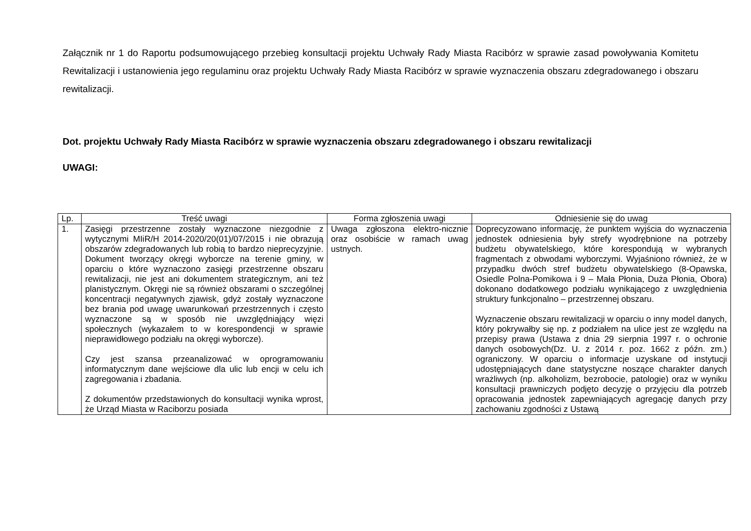Załącznik nr 1 do Raportu podsumowującego przebieg konsultacji projektu Uchwały Rady Miasta Racibórz w sprawie zasad powoływania Komitetu Rewitalizacji i ustanowienia jego regulaminu oraz projektu Uchwały Rady Miasta Racibórz w sprawie wyznaczenia obszaru zdegradowanego i obszaru rewitalizacji.
Dot. projektu Uchwały Rady Miasta Racibórz w sprawie wyznaczenia obszaru zdegradowanego i obszaru rewitalizacji
UWAGI:
| Lp. | Treść uwagi | Forma zgłoszenia uwagi | Odniesienie się do uwag |
| --- | --- | --- | --- |
| 1. | Zasięgi przestrzenne zostały wyznaczone niezgodnie z wytycznymi MIiR/H 2014-2020/20(01)/07/2015 i nie obrazują obszarów zdegradowanych lub robią to bardzo nieprecyzyjnie. Dokument tworzący okręgi wyborcze na terenie gminy, w oparciu o które wyznaczono zasięgi przestrzenne obszaru rewitalizacji, nie jest ani dokumentem strategicznym, ani też planistycznym. Okręgi nie są również obszarami o szczególnej koncentracji negatywnych zjawisk, gdyż zostały wyznaczone bez brania pod uwagę uwarunkowań przestrzennych i często wyznaczone są w sposób nie uwzględniający więzi społecznych (wykazałem to w korespondencji w sprawie nieprawidłowego podziału na okręgi wyborcze). Czy jest szansa przeanalizować w oprogramowaniu informatycznym dane wejściowe dla ulic lub encji w celu ich zagregowania i zbadania. Z dokumentów przedstawionych do konsultacji wynika wprost, że Urząd Miasta w Raciborzu posiada | Uwaga zgłoszona elektro-nicznie oraz osobiście w ramach uwag ustnych. | Doprecyzowano informację, że punktem wyjścia do wyznaczenia jednostek odniesienia były strefy wyodrębnione na potrzeby budżetu obywatelskiego, które korespondują w wybranych fragmentach z obwodami wyborczymi. Wyjaśniono również, że w przypadku dwóch stref budżetu obywatelskiego (8-Opawska, Osiedle Polna-Pomikowa i 9 – Mała Płonia, Duża Płonia, Obora) dokonano dodatkowego podziału wynikającego z uwzględnienia struktury funkcjonalno – przestrzennej obszaru. Wyznaczenie obszaru rewitalizacji w oparciu o inny model danych, który pokrywałby się np. z podziałem na ulice jest ze względu na przepisy prawa (Ustawa z dnia 29 sierpnia 1997 r. o ochronie danych osobowych(Dz. U. z 2014 r. poz. 1662 z późn. zm.) ograniczony. W oparciu o informacje uzyskane od instytucji udostępniających dane statystyczne noszące charakter danych wrażliwych (np. alkoholizm, bezrobocie, patologie) oraz w wyniku konsultacji prawniczych podjęto decyzję o przyjęciu dla potrzeb opracowania jednostek zapewniających agregację danych przy zachowaniu zgodności z Ustawą |